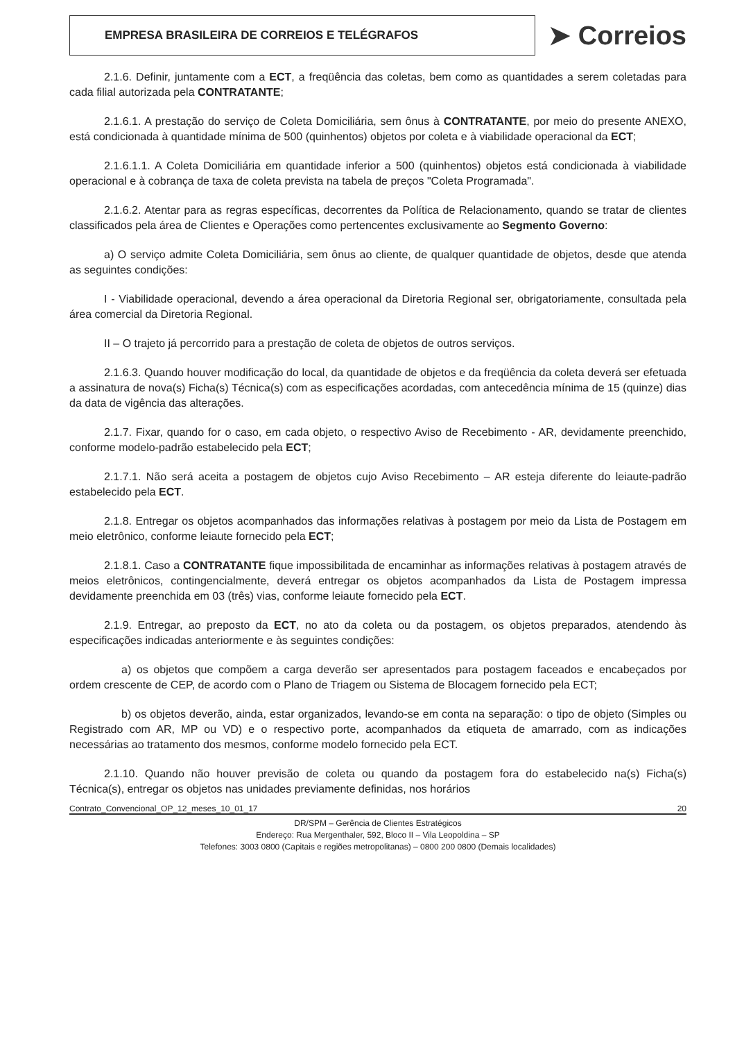EMPRESA BRASILEIRA DE CORREIOS E TELÉGRAFOS
➤ Correios
2.1.6. Definir, juntamente com a ECT, a freqüência das coletas, bem como as quantidades a serem coletadas para cada filial autorizada pela CONTRATANTE;
2.1.6.1. A prestação do serviço de Coleta Domiciliária, sem ônus à CONTRATANTE, por meio do presente ANEXO, está condicionada à quantidade mínima de 500 (quinhentos) objetos por coleta e à viabilidade operacional da ECT;
2.1.6.1.1. A Coleta Domiciliária em quantidade inferior a 500 (quinhentos) objetos está condicionada à viabilidade operacional e à cobrança de taxa de coleta prevista na tabela de preços "Coleta Programada".
2.1.6.2. Atentar para as regras específicas, decorrentes da Política de Relacionamento, quando se tratar de clientes classificados pela área de Clientes e Operações como pertencentes exclusivamente ao Segmento Governo:
a) O serviço admite Coleta Domiciliária, sem ônus ao cliente, de qualquer quantidade de objetos, desde que atenda as seguintes condições:
I - Viabilidade operacional, devendo a área operacional da Diretoria Regional ser, obrigatoriamente, consultada pela área comercial da Diretoria Regional.
II – O trajeto já percorrido para a prestação de coleta de objetos de outros serviços.
2.1.6.3. Quando houver modificação do local, da quantidade de objetos e da freqüência da coleta deverá ser efetuada a assinatura de nova(s) Ficha(s) Técnica(s) com as especificações acordadas, com antecedência mínima de 15 (quinze) dias da data de vigência das alterações.
2.1.7. Fixar, quando for o caso, em cada objeto, o respectivo Aviso de Recebimento - AR, devidamente preenchido, conforme modelo-padrão estabelecido pela ECT;
2.1.7.1. Não será aceita a postagem de objetos cujo Aviso Recebimento – AR esteja diferente do leiaute-padrão estabelecido pela ECT.
2.1.8. Entregar os objetos acompanhados das informações relativas à postagem por meio da Lista de Postagem em meio eletrônico, conforme leiaute fornecido pela ECT;
2.1.8.1. Caso a CONTRATANTE fique impossibilitada de encaminhar as informações relativas à postagem através de meios eletrônicos, contingencialmente, deverá entregar os objetos acompanhados da Lista de Postagem impressa devidamente preenchida em 03 (três) vias, conforme leiaute fornecido pela ECT.
2.1.9. Entregar, ao preposto da ECT, no ato da coleta ou da postagem, os objetos preparados, atendendo às especificações indicadas anteriormente e às seguintes condições:
a) os objetos que compõem a carga deverão ser apresentados para postagem faceados e encabeçados por ordem crescente de CEP, de acordo com o Plano de Triagem ou Sistema de Blocagem fornecido pela ECT;
b) os objetos deverão, ainda, estar organizados, levando-se em conta na separação: o tipo de objeto (Simples ou Registrado com AR, MP ou VD) e o respectivo porte, acompanhados da etiqueta de amarrado, com as indicações necessárias ao tratamento dos mesmos, conforme modelo fornecido pela ECT.
2.1.10. Quando não houver previsão de coleta ou quando da postagem fora do estabelecido na(s) Ficha(s) Técnica(s), entregar os objetos nas unidades previamente definidas, nos horários
Contrato_Convencional_OP_12_meses_10_01_17 20
DR/SPM – Gerência de Clientes Estratégicos
Endereço: Rua Mergenthaler, 592, Bloco II – Vila Leopoldina – SP
Telefones: 3003 0800 (Capitais e regiões metropolitanas) – 0800 200 0800 (Demais localidades)